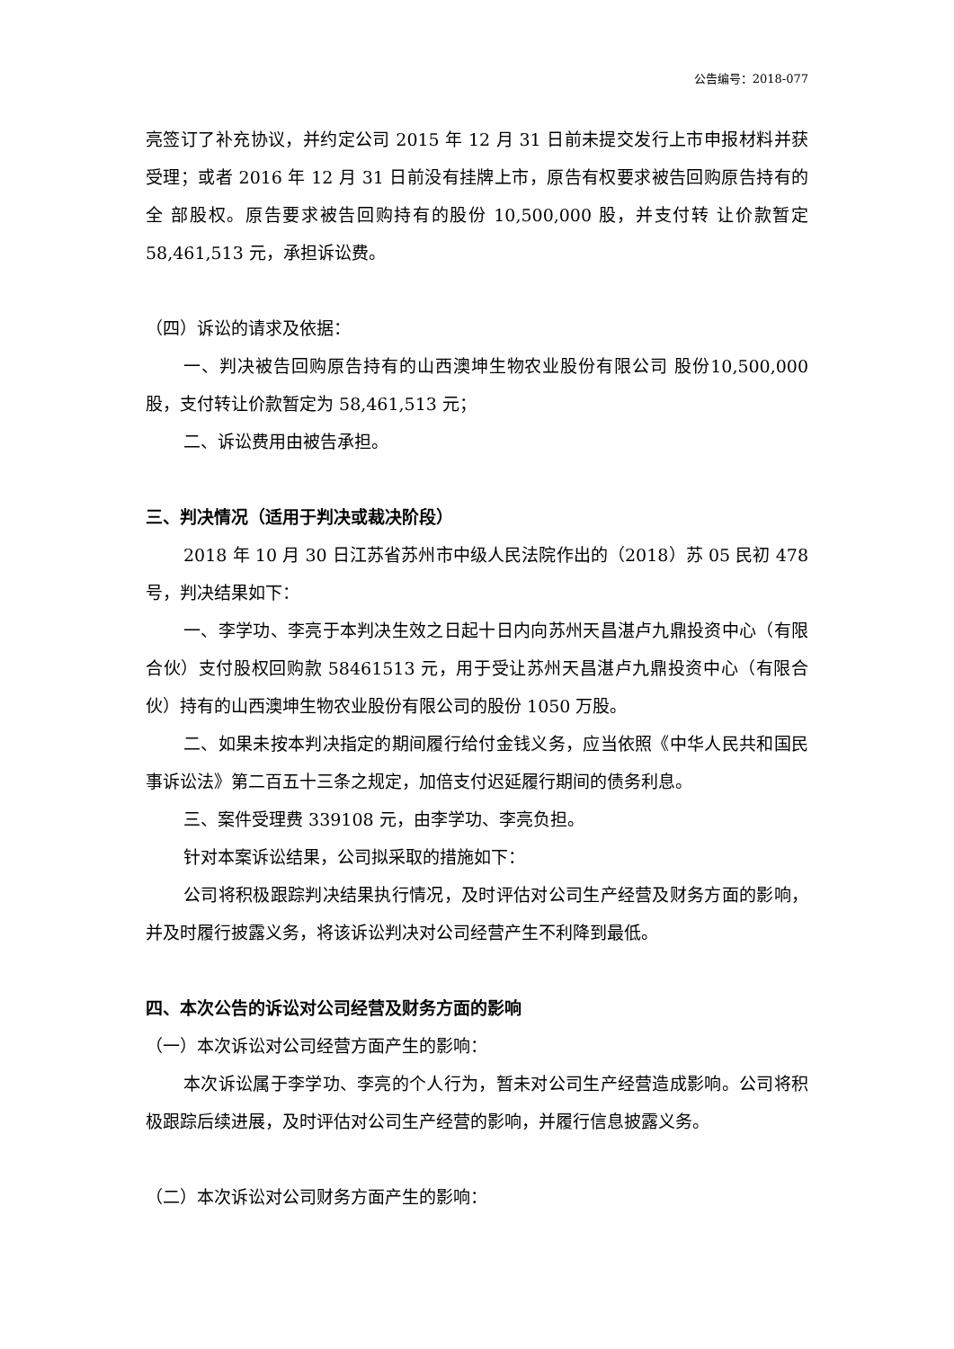公告编号：2018-077
亮签订了补充协议，并约定公司 2015 年 12 月 31 日前未提交发行上市申报材料并获受理；或者 2016 年 12 月 31 日前没有挂牌上市，原告有权要求被告回购原告持有的全 部股权。原告要求被告回购持有的股份 10,500,000 股，并支付转 让价款暂定 58,461,513 元，承担诉讼费。
（四）诉讼的请求及依据：
一、判决被告回购原告持有的山西澳坤生物农业股份有限公司 股份10,500,000 股，支付转让价款暂定为 58,461,513 元；
二、诉讼费用由被告承担。
三、判决情况（适用于判决或裁决阶段）
2018 年 10 月 30 日江苏省苏州市中级人民法院作出的（2018）苏 05 民初 478 号，判决结果如下：
一、李学功、李亮于本判决生效之日起十日内向苏州天昌湛卢九鼎投资中心（有限合伙）支付股权回购款 58461513 元，用于受让苏州天昌湛卢九鼎投资中心（有限合伙）持有的山西澳坤生物农业股份有限公司的股份 1050 万股。
二、如果未按本判决指定的期间履行给付金钱义务，应当依照《中华人民共和国民事诉讼法》第二百五十三条之规定，加倍支付迟延履行期间的债务利息。
三、案件受理费 339108 元，由李学功、李亮负担。
针对本案诉讼结果，公司拟采取的措施如下：
公司将积极跟踪判决结果执行情况，及时评估对公司生产经营及财务方面的影响，并及时履行披露义务，将该诉讼判决对公司经营产生不利降到最低。
四、本次公告的诉讼对公司经营及财务方面的影响
（一）本次诉讼对公司经营方面产生的影响：
本次诉讼属于李学功、李亮的个人行为，暂未对公司生产经营造成影响。公司将积极跟踪后续进展，及时评估对公司生产经营的影响，并履行信息披露义务。
（二）本次诉讼对公司财务方面产生的影响：